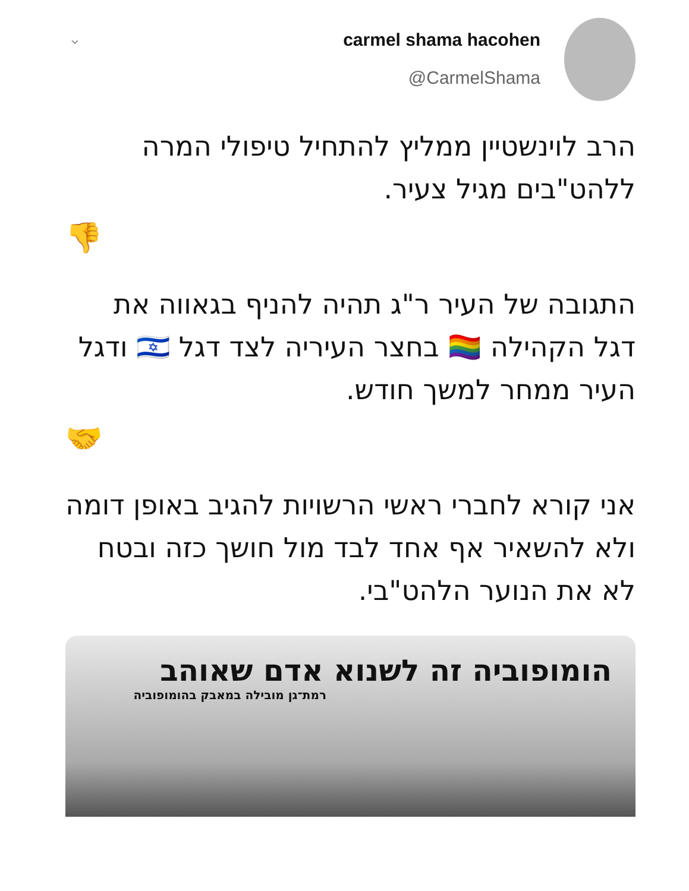⌄
carmel shama hacohen
@CarmelShama
הרב לוינשטיין ממליץ להתחיל טיפולי המרה ללהט"בים מגיל צעיר.
👎
התגובה של העיר ר"ג תהיה להניף בגאווה את דגל הקהילה 🏳️‍🌈 בחצר העיריה לצד דגל 🇮🇱 ודגל העיר ממחר למשך חודש.
🤝
אני קורא לחברי ראשי הרשויות להגיב באופן דומה ולא להשאיר אף אחד לבד מול חושך כזה ובטח לא את הנוער הלהט"בי.
הומופוביה זה לשנוא אדם שאוהב
רמת־גן מובילה במאבק בהומופוביה